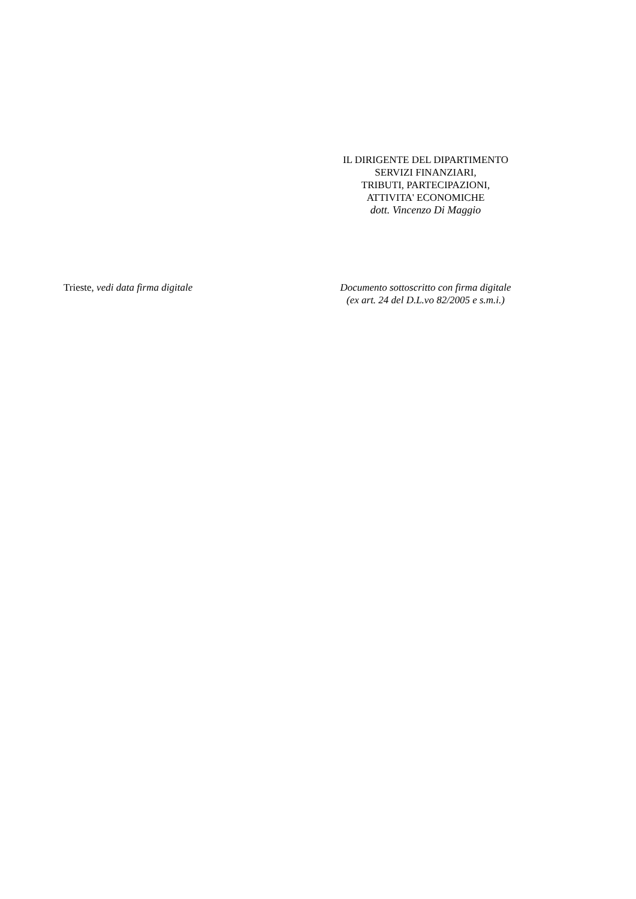IL DIRIGENTE DEL DIPARTIMENTO
SERVIZI FINANZIARI,
TRIBUTI, PARTECIPAZIONI,
ATTIVITA' ECONOMICHE
dott. Vincenzo Di Maggio
Trieste, vedi data firma digitale Documento sottoscritto con firma digitale
(ex art. 24 del D.L.vo 82/2005 e s.m.i.)